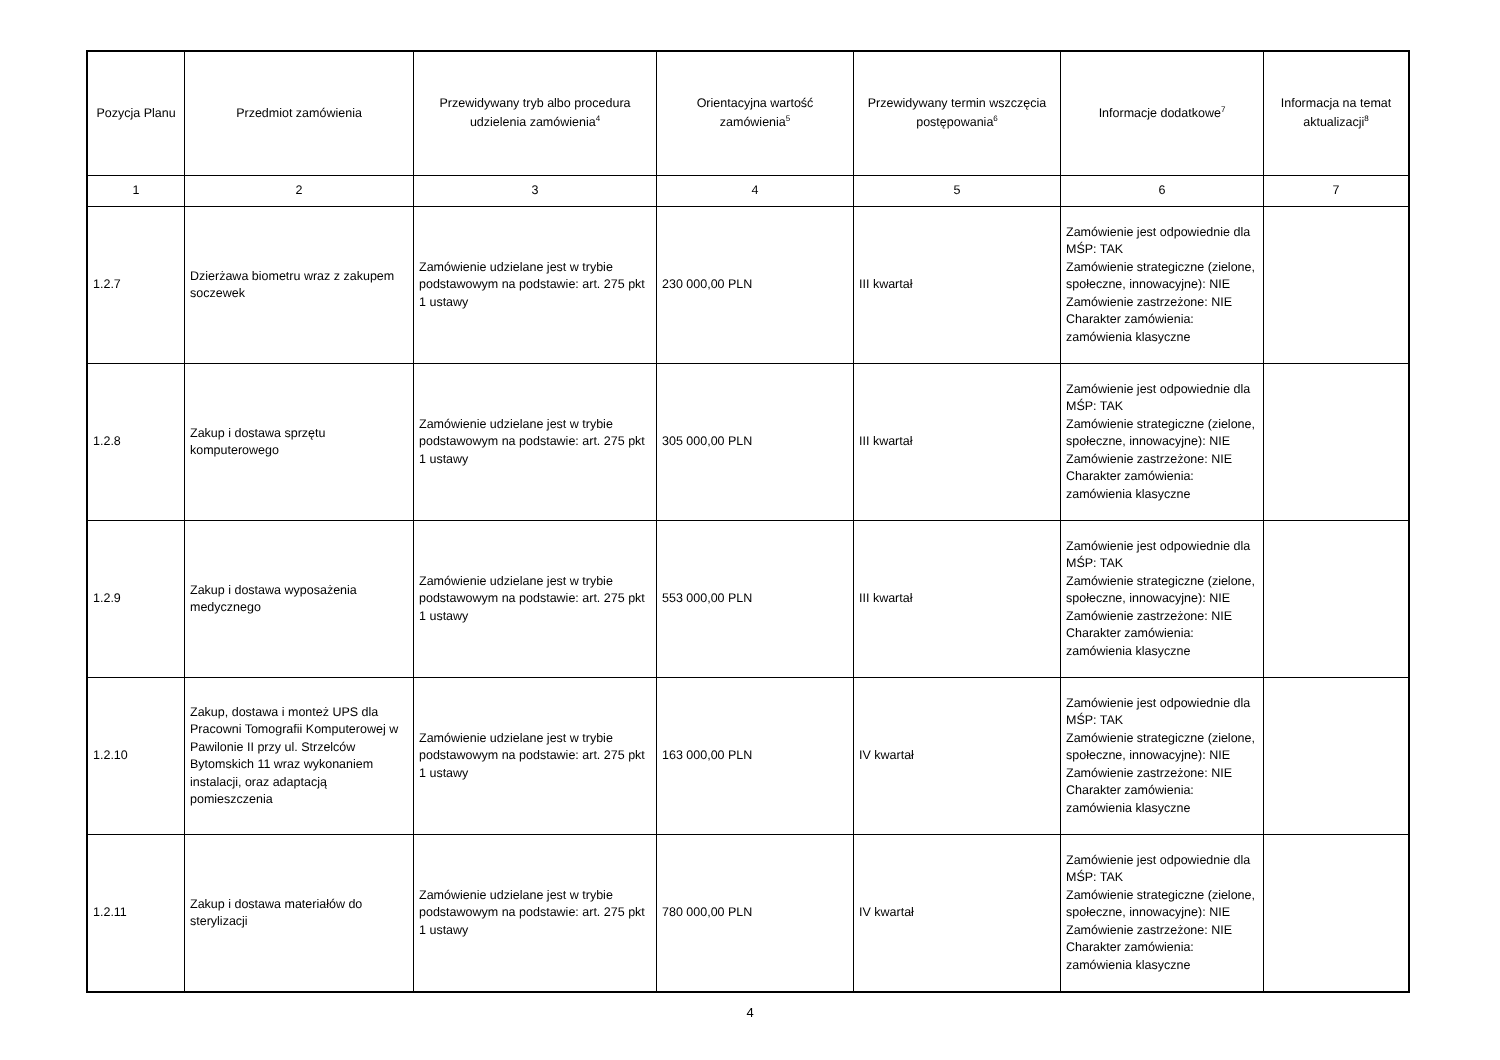| Pozycja Planu | Przedmiot zamówienia | Przewidywany tryb albo procedura udzielenia zamówienia<sup>4</sup> | Orientacyjna wartość zamówienia<sup>5</sup> | Przewidywany termin wszczęcia postępowania<sup>6</sup> | Informacje dodatkowe<sup>7</sup> | Informacja na temat aktualizacji<sup>8</sup> |
| --- | --- | --- | --- | --- | --- | --- |
| 1 | 2 | 3 | 4 | 5 | 6 | 7 |
| 1.2.7 | Dzierżawa biometru wraz z zakupem soczewek | Zamówienie udzielane jest w trybie podstawowym na podstawie: art. 275 pkt 1 ustawy | 230 000,00 PLN | III kwartał | Zamówienie jest odpowiednie dla MŚP: TAK Zamówienie strategiczne (zielone, społeczne, innowacyjne): NIE Zamówienie zastrzeżone: NIE Charakter zamówienia: zamówienia klasyczne | |
| 1.2.8 | Zakup i dostawa sprzętu komputerowego | Zamówienie udzielane jest w trybie podstawowym na podstawie: art. 275 pkt 1 ustawy | 305 000,00 PLN | III kwartał | Zamówienie jest odpowiednie dla MŚP: TAK Zamówienie strategiczne (zielone, społeczne, innowacyjne): NIE Zamówienie zastrzeżone: NIE Charakter zamówienia: zamówienia klasyczne | |
| 1.2.9 | Zakup i dostawa wyposażenia medycznego | Zamówienie udzielane jest w trybie podstawowym na podstawie: art. 275 pkt 1 ustawy | 553 000,00 PLN | III kwartał | Zamówienie jest odpowiednie dla MŚP: TAK Zamówienie strategiczne (zielone, społeczne, innowacyjne): NIE Zamówienie zastrzeżone: NIE Charakter zamówienia: zamówienia klasyczne | |
| 1.2.10 | Zakup, dostawa i monteż UPS dla Pracowni Tomografii Komputerowej w Pawilonie II przy ul. Strzelców Bytomskich 11 wraz wykonaniem instalacji, oraz adaptacją pomieszczenia | Zamówienie udzielane jest w trybie podstawowym na podstawie: art. 275 pkt 1 ustawy | 163 000,00 PLN | IV kwartał | Zamówienie jest odpowiednie dla MŚP: TAK Zamówienie strategiczne (zielone, społeczne, innowacyjne): NIE Zamówienie zastrzeżone: NIE Charakter zamówienia: zamówienia klasyczne | |
| 1.2.11 | Zakup i dostawa materiałów do sterylizacji | Zamówienie udzielane jest w trybie podstawowym na podstawie: art. 275 pkt 1 ustawy | 780 000,00 PLN | IV kwartał | Zamówienie jest odpowiednie dla MŚP: TAK Zamówienie strategiczne (zielone, społeczne, innowacyjne): NIE Zamówienie zastrzeżone: NIE Charakter zamówienia: zamówienia klasyczne | |
4